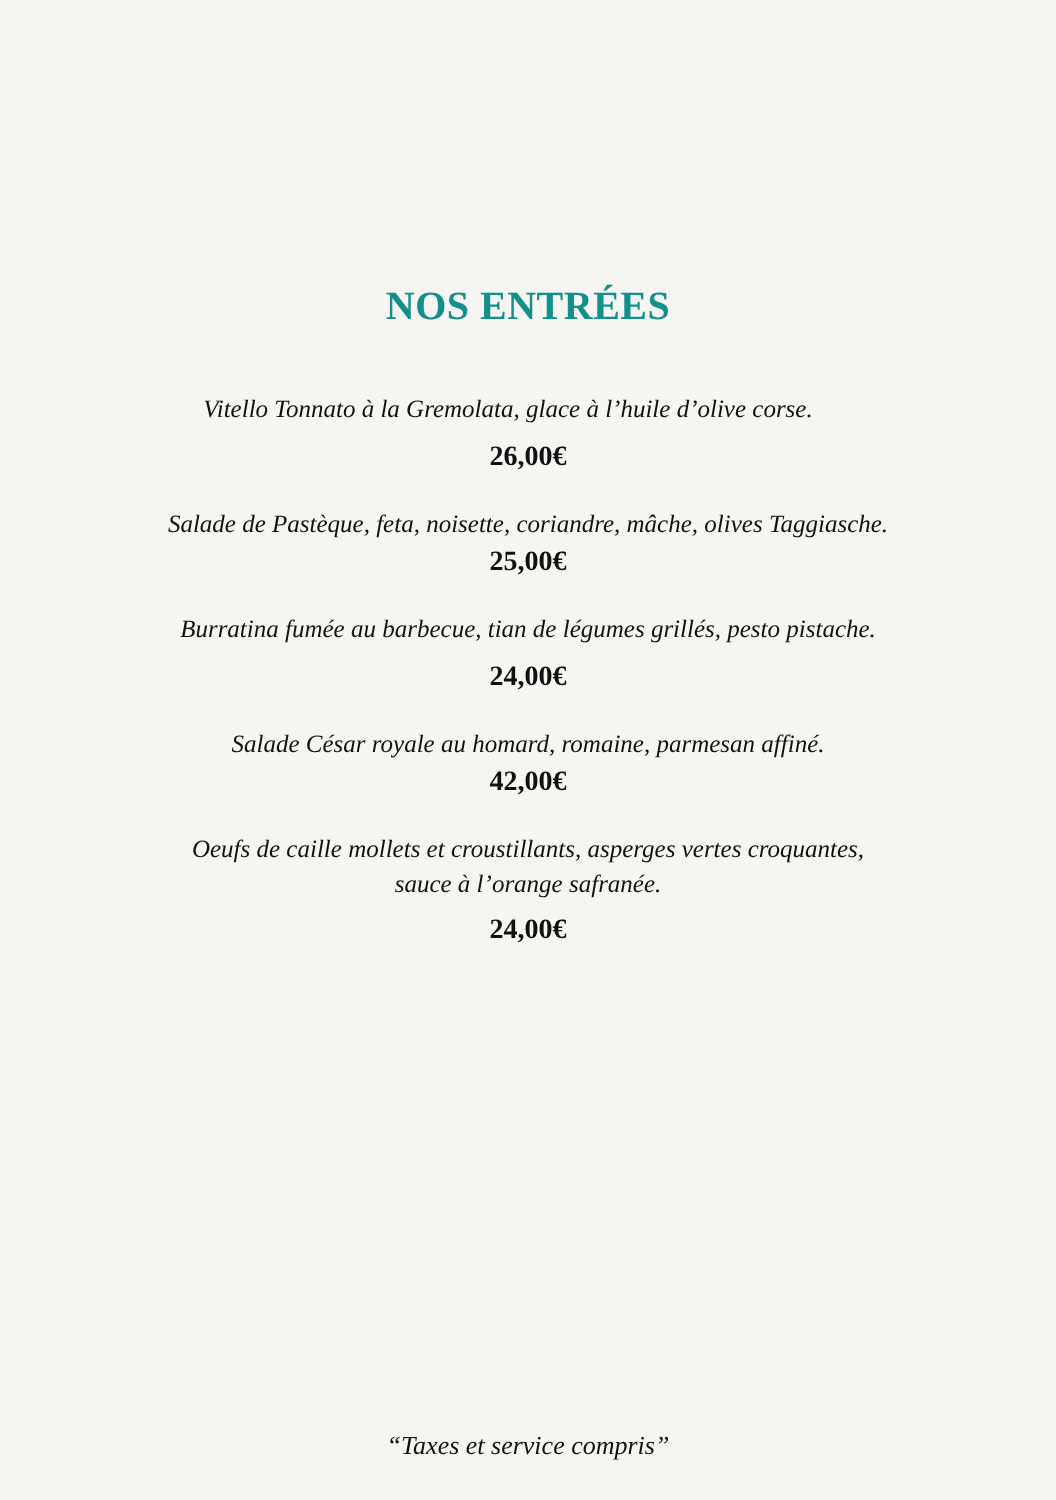NOS ENTRÉES
Vitello Tonnato à la Gremolata, glace à l’huile d’olive corse.
26,00€
Salade de Pastèque, feta, noisette, coriandre, mâche, olives Taggiasche.
25,00€
Burratina fumée au barbecue, tian de légumes grillés, pesto pistache.
24,00€
Salade César royale au homard, romaine, parmesan affiné.
42,00€
Oeufs de caille mollets et croustillants, asperges vertes croquantes,
sauce à l’orange safranée.
24,00€
“Taxes et service compris”